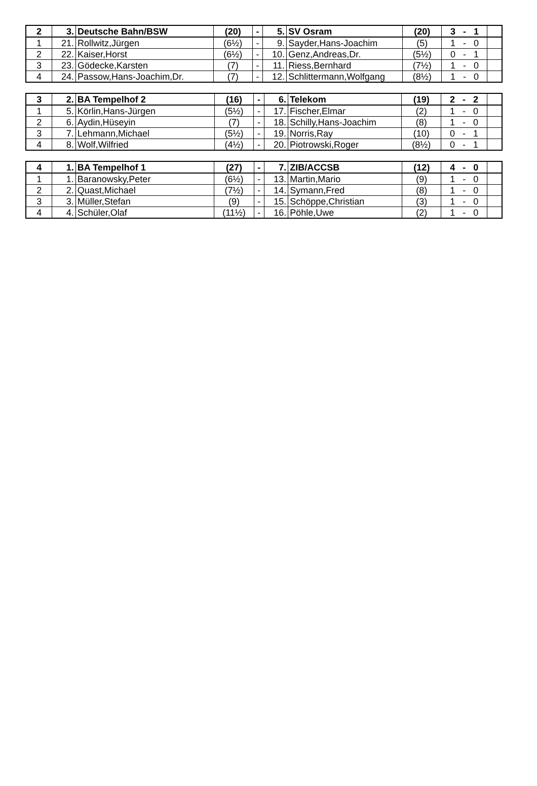| 2 | 3. | Deutsche Bahn/BSW | (20) | - | 5. | SV Osram | (20) | 3 - 1 | |
| --- | --- | --- | --- | --- | --- | --- | --- | --- | --- |
| 1 | 21. | Rollwitz,Jürgen | (6½) | - | 9. | Sayder,Hans-Joachim | (5) | 1 - 0 | |
| 2 | 22. | Kaiser,Horst | (6½) | - | 10. | Genz,Andreas,Dr. | (5½) | 0 - 1 | |
| 3 | 23. | Gödecke,Karsten | (7) | - | 11. | Riess,Bernhard | (7½) | 1 - 0 | |
| 4 | 24. | Passow,Hans-Joachim,Dr. | (7) | - | 12. | Schlittermann,Wolfgang | (8½) | 1 - 0 | |
| 3 | 2. | BA Tempelhof 2 | (16) | - | 6. | Telekom | (19) | 2 - 2 | |
| --- | --- | --- | --- | --- | --- | --- | --- | --- | --- |
| 1 | 5. | Körlin,Hans-Jürgen | (5½) | - | 17. | Fischer,Elmar | (2) | 1 - 0 | |
| 2 | 6. | Aydin,Hüseyin | (7) | - | 18. | Schilly,Hans-Joachim | (8) | 1 - 0 | |
| 3 | 7. | Lehmann,Michael | (5½) | - | 19. | Norris,Ray | (10) | 0 - 1 | |
| 4 | 8. | Wolf,Wilfried | (4½) | - | 20. | Piotrowski,Roger | (8½) | 0 - 1 | |
| 4 | 1. | BA Tempelhof 1 | (27) | - | 7. | ZIB/ACCSB | (12) | 4 - 0 | |
| --- | --- | --- | --- | --- | --- | --- | --- | --- | --- |
| 1 | 1. | Baranowsky,Peter | (6½) | - | 13. | Martin,Mario | (9) | 1 - 0 | |
| 2 | 2. | Quast,Michael | (7½) | - | 14. | Symann,Fred | (8) | 1 - 0 | |
| 3 | 3. | Müller,Stefan | (9) | - | 15. | Schöppe,Christian | (3) | 1 - 0 | |
| 4 | 4. | Schüler,Olaf | (11½) | - | 16. | Pöhle,Uwe | (2) | 1 - 0 | |